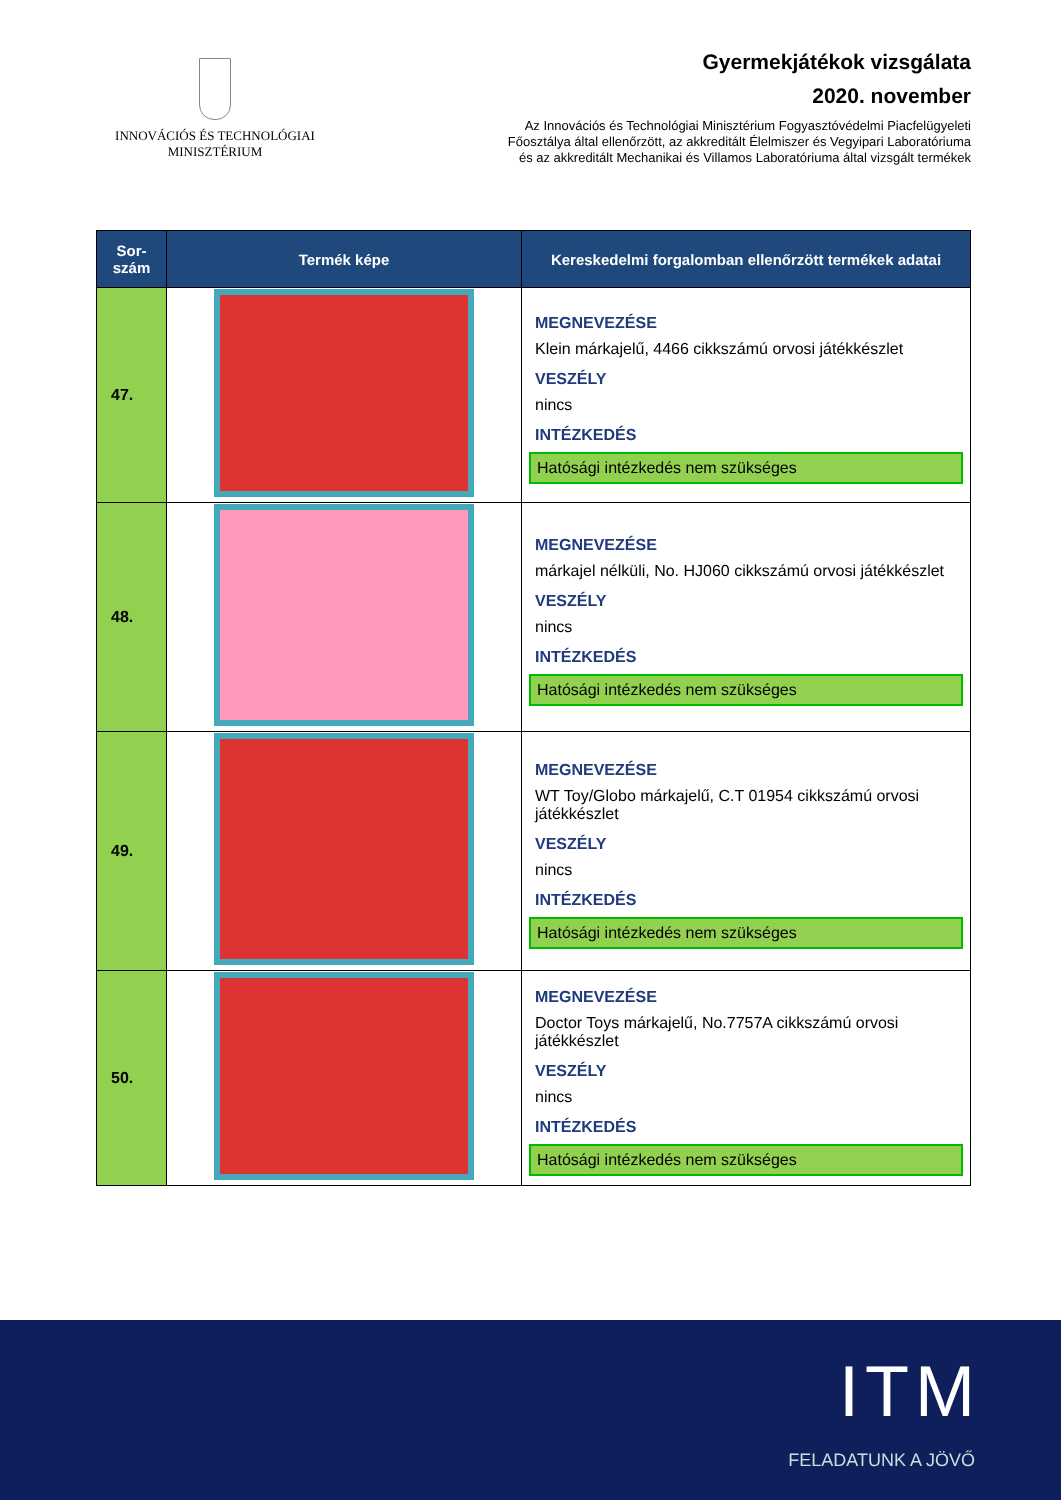INNOVÁCIÓS ÉS TECHNOLÓGIAI
MINISZTÉRIUM
Gyermekjátékok vizsgálata
2020. november
Az Innovációs és Technológiai Minisztérium Fogyasztóvédelmi Piacfelügyeleti
Főosztálya által ellenőrzött, az akkreditált Élelmiszer és Vegyipari Laboratóriuma
és az akkreditált Mechanikai és Villamos Laboratóriuma által vizsgált termékek
| Sor- szám | Termék képe | Kereskedelmi forgalomban ellenőrzött termékek adatai |
| --- | --- | --- |
| 47. | | MEGNEVEZÉSE Klein márkajelű, 4466 cikkszámú orvosi játékkészlet VESZÉLY nincs INTÉZKEDÉS Hatósági intézkedés nem szükséges |
| 48. | | MEGNEVEZÉSE márkajel nélküli, No. HJ060 cikkszámú orvosi játékkészlet VESZÉLY nincs INTÉZKEDÉS Hatósági intézkedés nem szükséges |
| 49. | | MEGNEVEZÉSE WT Toy/Globo márkajelű, C.T 01954 cikkszámú orvosi játékkészlet VESZÉLY nincs INTÉZKEDÉS Hatósági intézkedés nem szükséges |
| 50. | | MEGNEVEZÉSE Doctor Toys márkajelű, No.7757A cikkszámú orvosi játékkészlet VESZÉLY nincs INTÉZKEDÉS Hatósági intézkedés nem szükséges |
ITM
FELADATUNK A JÖVŐ